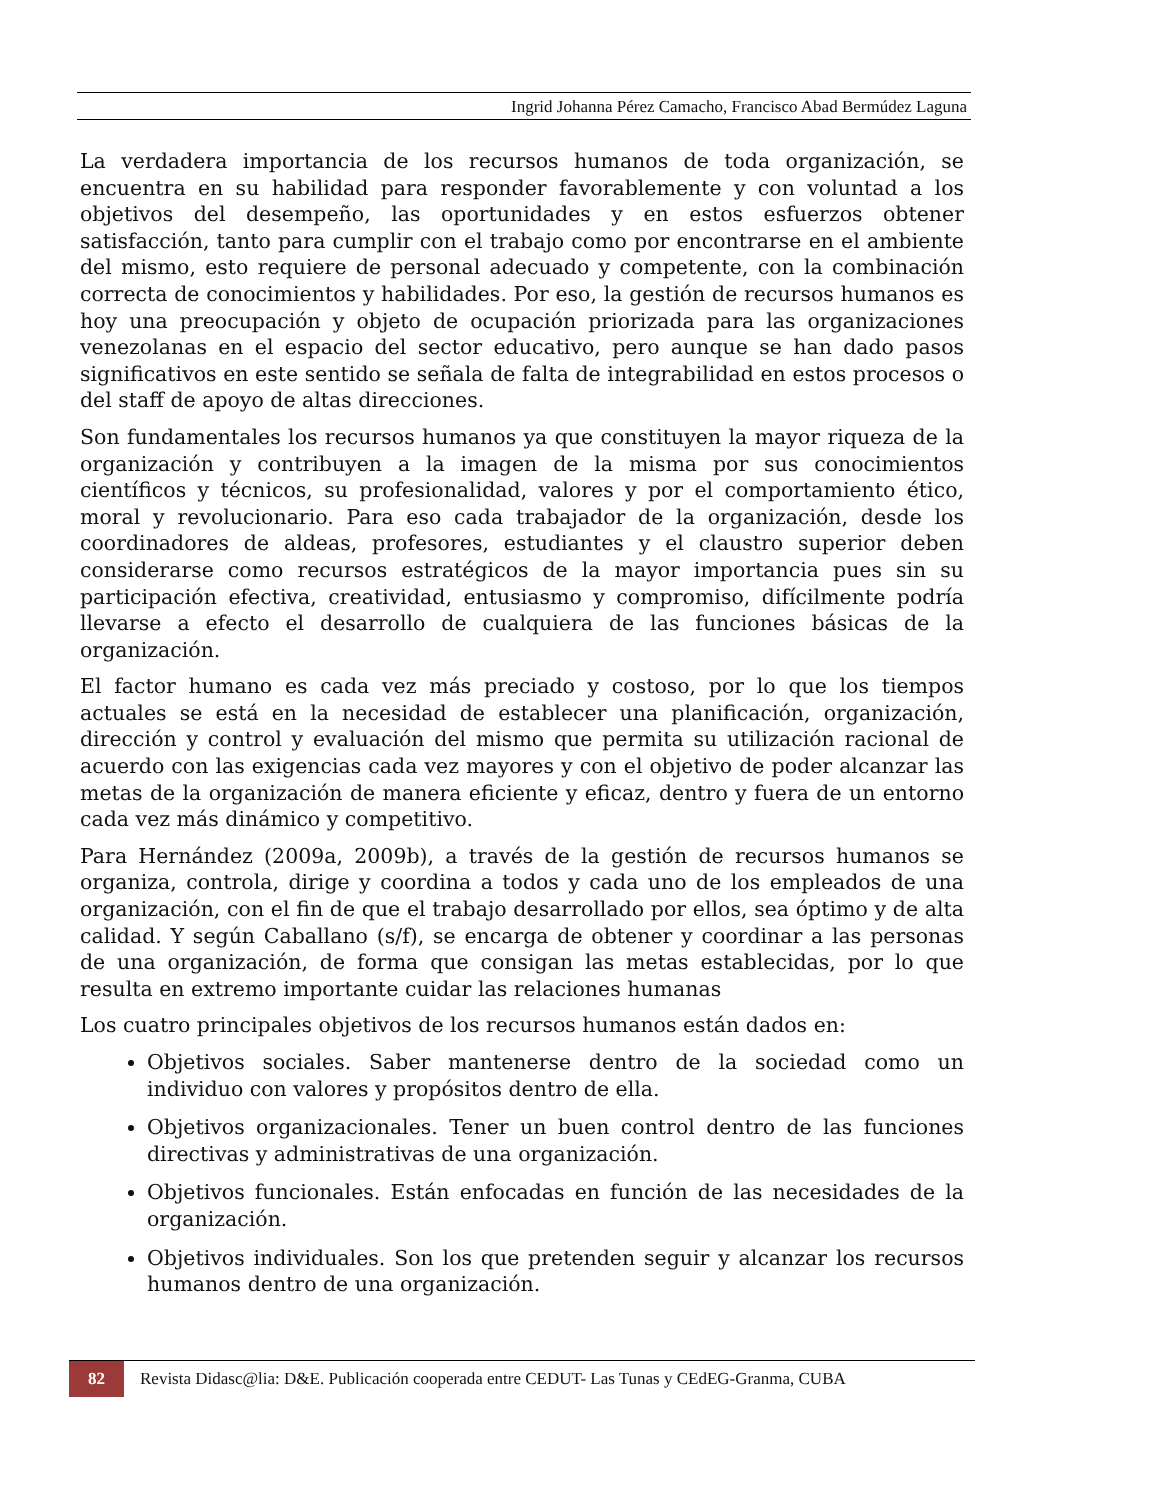Ingrid Johanna Pérez Camacho, Francisco Abad Bermúdez Laguna
La verdadera importancia de los recursos humanos de toda organización, se encuentra en su habilidad para responder favorablemente y con voluntad a los objetivos del desempeño, las oportunidades y en estos esfuerzos obtener satisfacción, tanto para cumplir con el trabajo como por encontrarse en el ambiente del mismo, esto requiere de personal adecuado y competente, con la combinación correcta de conocimientos y habilidades. Por eso, la gestión de recursos humanos es hoy una preocupación y objeto de ocupación priorizada para las organizaciones venezolanas en el espacio del sector educativo, pero aunque se han dado pasos significativos en este sentido se señala de falta de integrabilidad en estos procesos o del staff de apoyo de altas direcciones.
Son fundamentales los recursos humanos ya que constituyen la mayor riqueza de la organización y contribuyen a la imagen de la misma por sus conocimientos científicos y técnicos, su profesionalidad, valores y por el comportamiento ético, moral y revolucionario. Para eso cada trabajador de la organización, desde los coordinadores de aldeas, profesores, estudiantes y el claustro superior deben considerarse como recursos estratégicos de la mayor importancia pues sin su participación efectiva, creatividad, entusiasmo y compromiso, difícilmente podría llevarse a efecto el desarrollo de cualquiera de las funciones básicas de la organización.
El factor humano es cada vez más preciado y costoso, por lo que los tiempos actuales se está en la necesidad de establecer una planificación, organización, dirección y control y evaluación del mismo que permita su utilización racional de acuerdo con las exigencias cada vez mayores y con el objetivo de poder alcanzar las metas de la organización de manera eficiente y eficaz, dentro y fuera de un entorno cada vez más dinámico y competitivo.
Para Hernández (2009a, 2009b), a través de la gestión de recursos humanos se organiza, controla, dirige y coordina a todos y cada uno de los empleados de una organización, con el fin de que el trabajo desarrollado por ellos, sea óptimo y de alta calidad. Y según Caballano (s/f), se encarga de obtener y coordinar a las personas de una organización, de forma que consigan las metas establecidas, por lo que resulta en extremo importante cuidar las relaciones humanas
Los cuatro principales objetivos de los recursos humanos están dados en:
Objetivos sociales. Saber mantenerse dentro de la sociedad como un individuo con valores y propósitos dentro de ella.
Objetivos organizacionales. Tener un buen control dentro de las funciones directivas y administrativas de una organización.
Objetivos funcionales. Están enfocadas en función de las necesidades de la organización.
Objetivos individuales. Son los que pretenden seguir y alcanzar los recursos humanos dentro de una organización.
82 Revista Didasc@lia: D&E. Publicación cooperada entre CEDUT- Las Tunas y CEdEG-Granma, CUBA